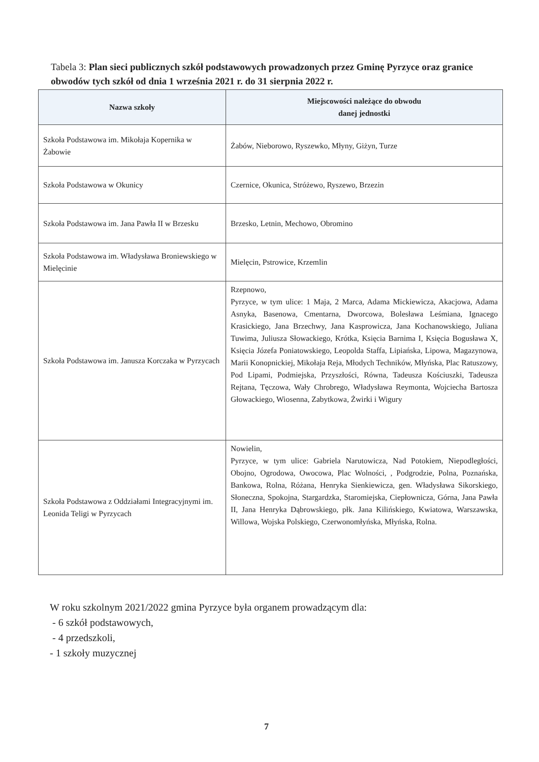Tabela 3: Plan sieci publicznych szkół podstawowych prowadzonych przez Gminę Pyrzyce oraz granice obwodów tych szkół od dnia 1 września 2021 r. do 31 sierpnia 2022 r.
| Nazwa szkoły | Miejscowości należące do obwodu danej jednostki |
| --- | --- |
| Szkoła Podstawowa im. Mikołaja Kopernika w Żabowie | Żabów, Nieborowo, Ryszewko, Młyny, Giżyn, Turze |
| Szkoła Podstawowa w Okunicy | Czernice, Okunica, Stróżewo, Ryszewo, Brzezin |
| Szkoła Podstawowa im. Jana Pawła II w Brzesku | Brzesko, Letnin, Mechowo, Obromino |
| Szkoła Podstawowa im. Władysława Broniewskiego w Mielęcinie | Mielęcin, Pstrowice, Krzemlin |
| Szkoła Podstawowa im. Janusza Korczaka w Pyrzycach | Rzepnowo, Pyrzyce, w tym ulice: 1 Maja, 2 Marca, Adama Mickiewicza, Akacjowa, Adama Asnyka, Basenowa, Cmentarna, Dworcowa, Bolesława Leśmiana, Ignacego Krasickiego, Jana Brzechwy, Jana Kasprowicza, Jana Kochanowskiego, Juliana Tuwima, Juliusza Słowackiego, Krótka, Księcia Barnima I, Księcia Bogusława X, Księcia Józefa Poniatowskiego, Leopolda Staffa, Lipiańska, Lipowa, Magazynowa, Marii Konopnickiej, Mikołaja Reja, Młodych Techników, Młyńska, Plac Ratuszowy, Pod Lipami, Podmiejska, Przyszłości, Równa, Tadeusza Kościuszki, Tadeusza Rejtana, Tęczowa, Wały Chrobrego, Władysława Reymonta, Wojciecha Bartosza Głowackiego, Wiosenna, Zabytkowa, Żwirki i Wigury |
| Szkoła Podstawowa z Oddziałami Integracyjnymi im. Leonida Teligi w Pyrzycach | Nowielin, Pyrzyce, w tym ulice: Gabriela Narutowicza, Nad Potokiem, Niepodległości, Obojno, Ogrodowa, Owocowa, Plac Wolności, , Podgrodzie, Polna, Poznańska, Bankowa, Rolna, Różana, Henryka Sienkiewicza, gen. Władysława Sikorskiego, Słoneczna, Spokojna, Stargardzka, Staromiejska, Ciepłownicza, Górna, Jana Pawła II, Jana Henryka Dąbrowskiego, płk. Jana Kilińskiego, Kwiatowa, Warszawska, Willowa, Wojska Polskiego, Czerwonomłyńska, Młyńska, Rolna. |
W roku szkolnym 2021/2022 gmina Pyrzyce była organem prowadzącym dla:
- 6 szkół podstawowych,
- 4 przedszkoli,
- 1 szkoły muzycznej
7